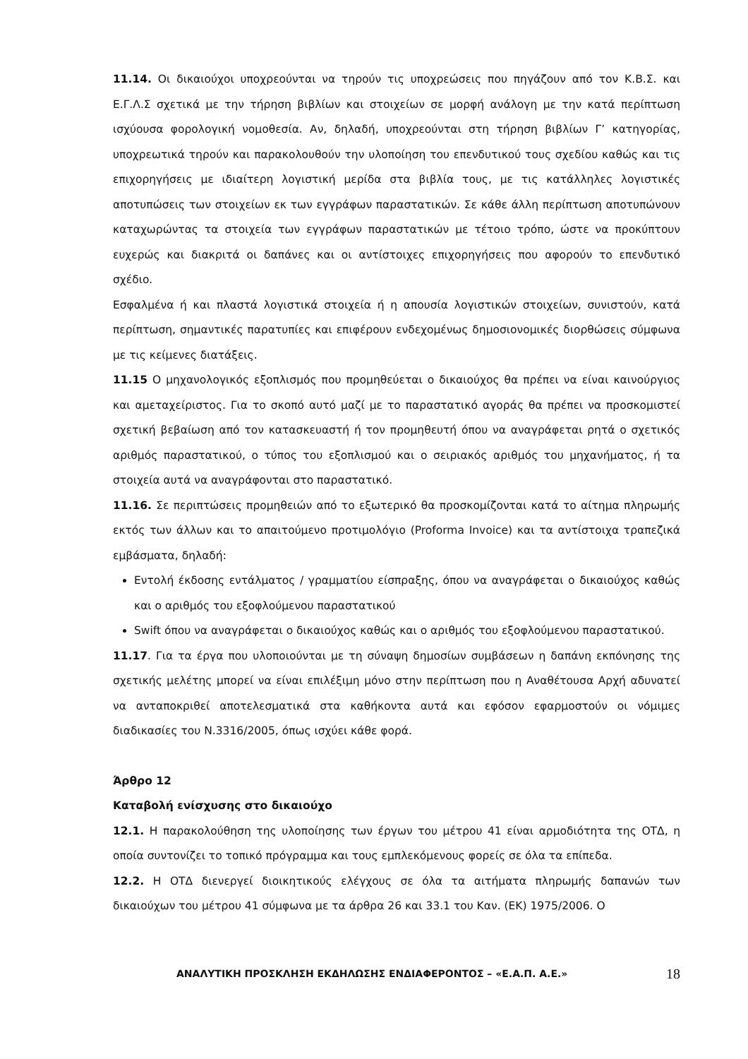11.14. Οι δικαιούχοι υποχρεούνται να τηρούν τις υποχρεώσεις που πηγάζουν από τον Κ.Β.Σ. και Ε.Γ.Λ.Σ σχετικά με την τήρηση βιβλίων και στοιχείων σε μορφή ανάλογη με την κατά περίπτωση ισχύουσα φορολογική νομοθεσία. Αν, δηλαδή, υποχρεούνται στη τήρηση βιβλίων Γ’ κατηγορίας, υποχρεωτικά τηρούν και παρακολουθούν την υλοποίηση του επενδυτικού τους σχεδίου καθώς και τις επιχορηγήσεις με ιδιαίτερη λογιστική μερίδα στα βιβλία τους, με τις κατάλληλες λογιστικές αποτυπώσεις των στοιχείων εκ των εγγράφων παραστατικών. Σε κάθε άλλη περίπτωση αποτυπώνουν καταχωρώντας τα στοιχεία των εγγράφων παραστατικών με τέτοιο τρόπο, ώστε να προκύπτουν ευχερώς και διακριτά οι δαπάνες και οι αντίστοιχες επιχορηγήσεις που αφορούν το επενδυτικό σχέδιο.
Εσφαλμένα ή και πλαστά λογιστικά στοιχεία ή η απουσία λογιστικών στοιχείων, συνιστούν, κατά περίπτωση, σημαντικές παρατυπίες και επιφέρουν ενδεχομένως δημοσιονομικές διορθώσεις σύμφωνα με τις κείμενες διατάξεις.
11.15 Ο μηχανολογικός εξοπλισμός που προμηθεύεται ο δικαιούχος θα πρέπει να είναι καινούργιος και αμεταχείριστος. Για το σκοπό αυτό μαζί με το παραστατικό αγοράς θα πρέπει να προσκομιστεί σχετική βεβαίωση από τον κατασκευαστή ή τον προμηθευτή όπου να αναγράφεται ρητά ο σχετικός αριθμός παραστατικού, ο τύπος του εξοπλισμού και ο σειριακός αριθμός του μηχανήματος, ή τα στοιχεία αυτά να αναγράφονται στο παραστατικό.
11.16. Σε περιπτώσεις προμηθειών από το εξωτερικό θα προσκομίζονται κατά το αίτημα πληρωμής εκτός των άλλων και το απαιτούμενο προτιμολόγιο (Proforma Invoice) και τα αντίστοιχα τραπεζικά εμβάσματα, δηλαδή:
Εντολή έκδοσης εντάλματος / γραμματίου είσπραξης, όπου να αναγράφεται ο δικαιούχος καθώς και ο αριθμός του εξοφλούμενου παραστατικού
Swift όπου να αναγράφεται ο δικαιούχος καθώς και ο αριθμός του εξοφλούμενου παραστατικού.
11.17. Για τα έργα που υλοποιούνται με τη σύναψη δημοσίων συμβάσεων η δαπάνη εκπόνησης της σχετικής μελέτης μπορεί να είναι επιλέξιμη μόνο στην περίπτωση που η Αναθέτουσα Αρχή αδυνατεί να ανταποκριθεί αποτελεσματικά στα καθήκοντα αυτά και εφόσον εφαρμοστούν οι νόμιμες διαδικασίες του Ν.3316/2005, όπως ισχύει κάθε φορά.
Άρθρο 12
Καταβολή ενίσχυσης στο δικαιούχο
12.1. Η παρακολούθηση της υλοποίησης των έργων του μέτρου 41 είναι αρμοδιότητα της ΟΤΔ, η οποία συντονίζει το τοπικό πρόγραμμα και τους εμπλεκόμενους φορείς σε όλα τα επίπεδα.
12.2. Η ΟΤΔ διενεργεί διοικητικούς ελέγχους σε όλα τα αιτήματα πληρωμής δαπανών των δικαιούχων του μέτρου 41 σύμφωνα με τα άρθρα 26 και 33.1 του Καν. (ΕΚ) 1975/2006. Ο
ΑΝΑΛΥΤΙΚΗ ΠΡΟΣΚΛΗΣΗ ΕΚΔΗΛΩΣΗΣ ΕΝΔΙΑΦΕΡΟΝΤΟΣ – «Ε.Α.Π. Α.Ε.» 18